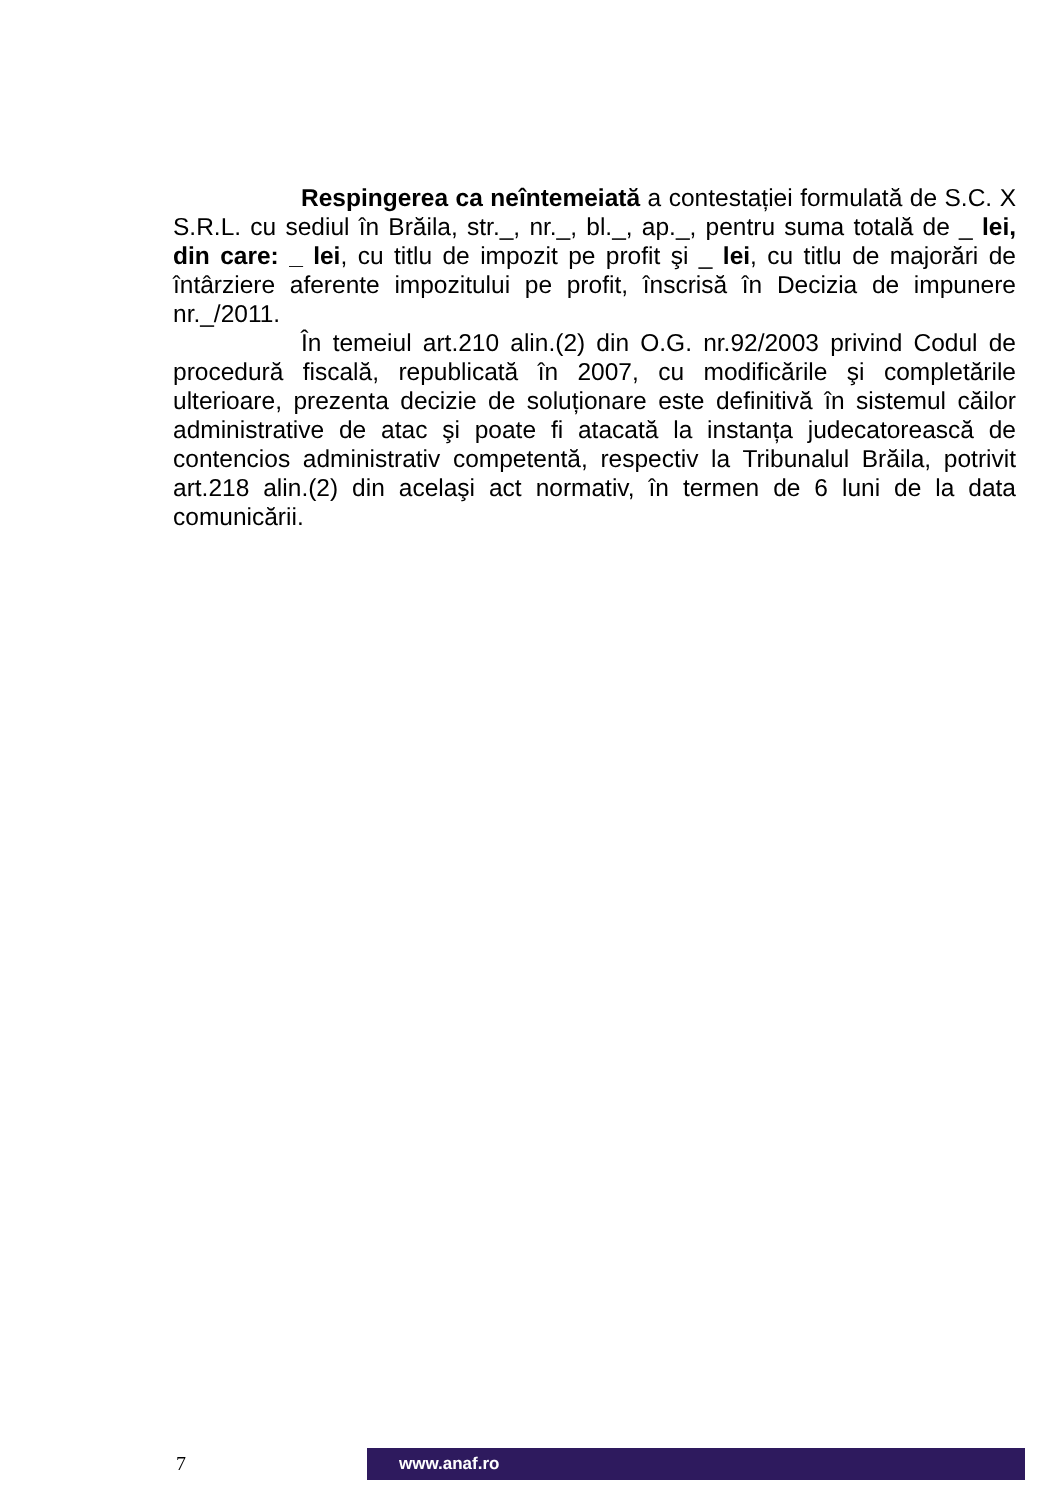Respingerea ca neîntemeiată a contestației formulată de S.C. X S.R.L. cu sediul în Brăila, str._, nr._, bl._, ap._, pentru suma totală de _ lei, din care: _ lei, cu titlu de impozit pe profit şi _ lei, cu titlu de majorări de întârziere aferente impozitului pe profit, înscrisă în Decizia de impunere nr._/2011.
În temeiul art.210 alin.(2) din O.G. nr.92/2003 privind Codul de procedură fiscală, republicată în 2007, cu modificările şi completările ulterioare, prezenta decizie de soluționare este definitivă în sistemul căilor administrative de atac şi poate fi atacată la instanța judecatorească de contencios administrativ competentă, respectiv la Tribunalul Brăila, potrivit art.218 alin.(2) din acelaşi act normativ, în termen de 6 luni de la data comunicării.
7 www.anaf.ro